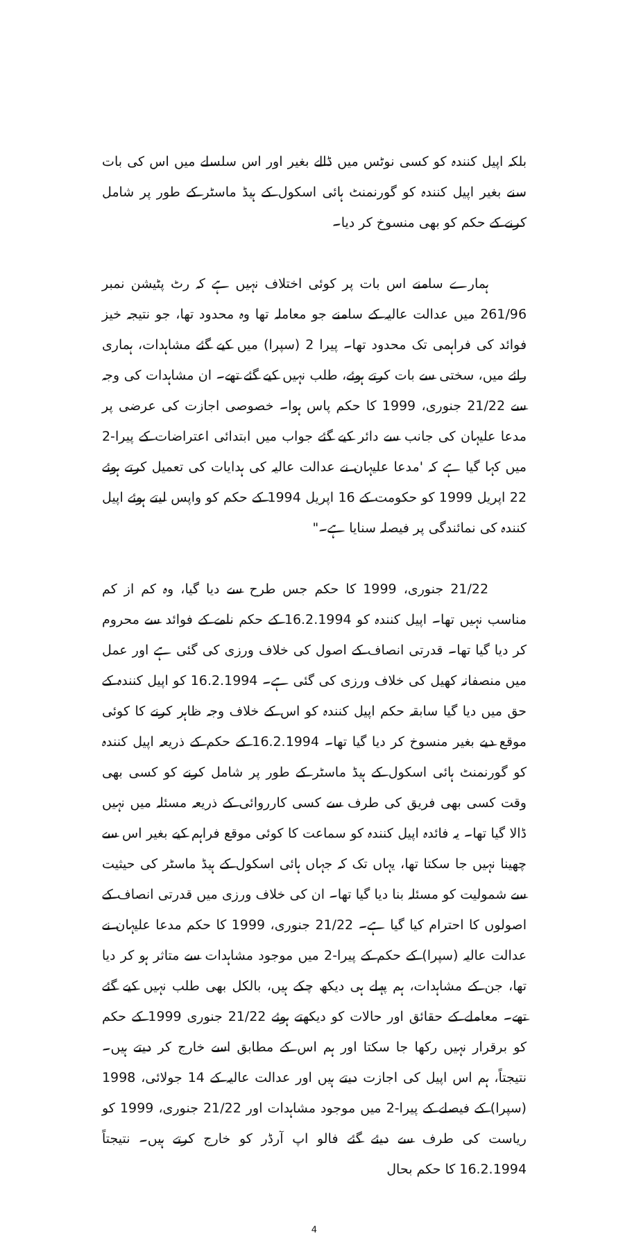بلکہ اپیل کنندہ کو کسی نوٹس میں ڈالے بغیر اور اس سلسلے میں اس کی بات سنے بغیر اپیل کنندہ کو گورنمنٹ ہائی اسکول کے ہیڈ ماسٹر کے طور پر شامل کرنے کے حکم کو بھی منسوخ کر دیا۔
ہمارے سامنے اس بات پر کوئی اختلاف نہیں ہے کہ رٹ پٹیشن نمبر 261/96 میں عدالت عالیہ کے سامنے جو معاملہ تھا وہ محدود تھا، جو نتیجہ خیز فوائد کی فراہمی تک محدود تھا۔ پیرا 2 (سپرا) میں کیے گئے مشاہدات، ہماری رائے میں، سختی سے بات کرتے ہوئے، طلب نہیں کیے گئے تھے۔ ان مشاہدات کی وجہ سے 21/22 جنوری، 1999 کا حکم پاس ہوا۔ خصوصی اجازت کی عرضی پر مدعا علیہان کی جانب سے دائر کیے گئے جواب میں ابتدائی اعتراضات کے پیرا-2 میں کہا گیا ہے کہ 'مدعا علیہان نے عدالت عالیہ کی ہدایات کی تعمیل کرتے ہوئے 22 اپریل 1999 کو حکومت کے 16 اپریل 1994 کے حکم کو واپس لیتے ہوئے اپیل کنندہ کی نمائندگی پر فیصلہ سنایا ہے۔"
21/22 جنوری، 1999 کا حکم جس طرح سے دیا گیا، وہ کم از کم مناسب نہیں تھا۔ اپیل کنندہ کو 16.2.1994 کے حکم نامے کے فوائد سے محروم کر دیا گیا تھا۔ قدرتی انصاف کے اصول کی خلاف ورزی کی گئی ہے اور عمل میں منصفانہ کھیل کی خلاف ورزی کی گئی ہے۔ 16.2.1994 کو اپیل کنندہ کے حق میں دیا گیا سابقہ حکم اپیل کنندہ کو اس کے خلاف وجہ ظاہر کرنے کا کوئی موقع دیے بغیر منسوخ کر دیا گیا تھا۔ 16.2.1994 کے حکم کے ذریعہ اپیل کنندہ کو گورنمنٹ ہائی اسکول کے ہیڈ ماسٹر کے طور پر شامل کرنے کو کسی بھی وقت کسی بھی فریق کی طرف سے کسی کارروائی کے ذریعہ مسئلہ میں نہیں ڈالا گیا تھا۔ یہ فائدہ اپیل کنندہ کو سماعت کا کوئی موقع فراہم کیے بغیر اس سے چھینا نہیں جا سکتا تھا، یہاں تک کہ جہاں ہائی اسکول کے ہیڈ ماسٹر کی حیثیت سے شمولیت کو مسئلہ بنا دیا گیا تھا۔ ان کی خلاف ورزی میں قدرتی انصاف کے اصولوں کا احترام کیا گیا ہے۔ 21/22 جنوری، 1999 کا حکم مدعا علیہان نے عدالت عالیہ (سپرا) کے حکم کے پیرا-2 میں موجود مشاہدات سے متاثر ہو کر دیا تھا، جن کے مشاہدات، ہم پہلے ہی دیکھ چکے ہیں، بالکل بھی طلب نہیں کیے گئے تھے۔ معاملے کے حقائق اور حالات کو دیکھتے ہوئے 21/22 جنوری 1999 کے حکم کو برقرار نہیں رکھا جا سکتا اور ہم اس کے مطابق اسے خارج کر دیتے ہیں۔ نتیجتاً، ہم اس اپیل کی اجازت دیتے ہیں اور عدالت عالیہ کے 14 جولائی، 1998 (سپرا) کے فیصلے کے پیرا-2 میں موجود مشاہدات اور 21/22 جنوری، 1999 کو ریاست کی طرف سے دیئے گئے فالو اپ آرڈر کو خارج کرتے ہیں۔ نتیجتاً 16.2.1994 کا حکم بحال
4